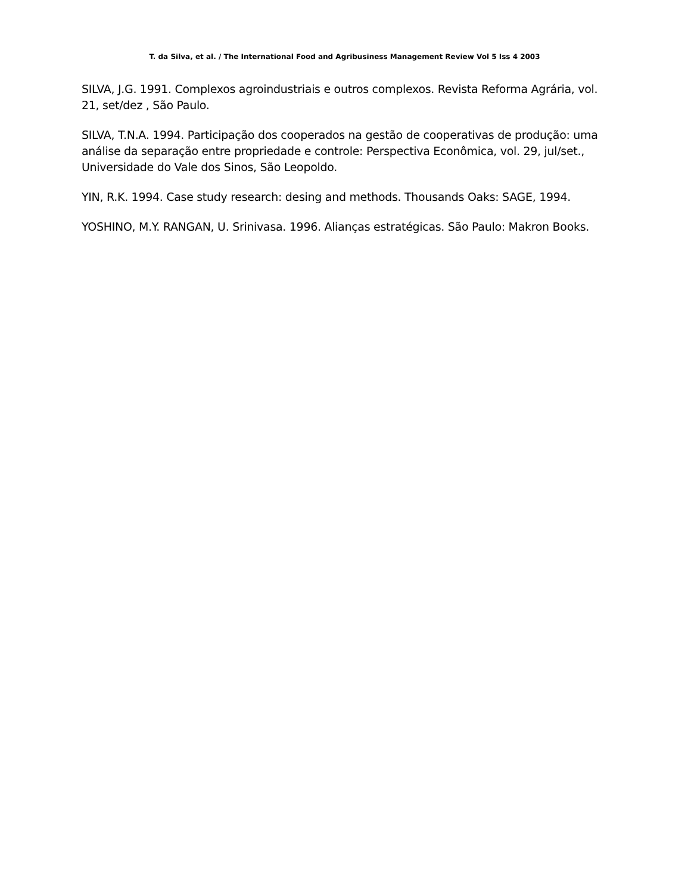T. da Silva, et al. / The International Food and Agribusiness Management Review Vol 5 Iss 4 2003
SILVA, J.G. 1991. Complexos agroindustriais e outros complexos. Revista Reforma Agrária, vol. 21, set/dez , São Paulo.
SILVA, T.N.A. 1994. Participação dos cooperados na gestão de cooperativas de produção: uma análise da separação entre propriedade e controle: Perspectiva Econômica, vol. 29, jul/set., Universidade do Vale dos Sinos, São Leopoldo.
YIN, R.K. 1994. Case study research: desing and methods. Thousands Oaks: SAGE, 1994.
YOSHINO, M.Y. RANGAN, U. Srinivasa. 1996. Alianças estratégicas. São Paulo: Makron Books.